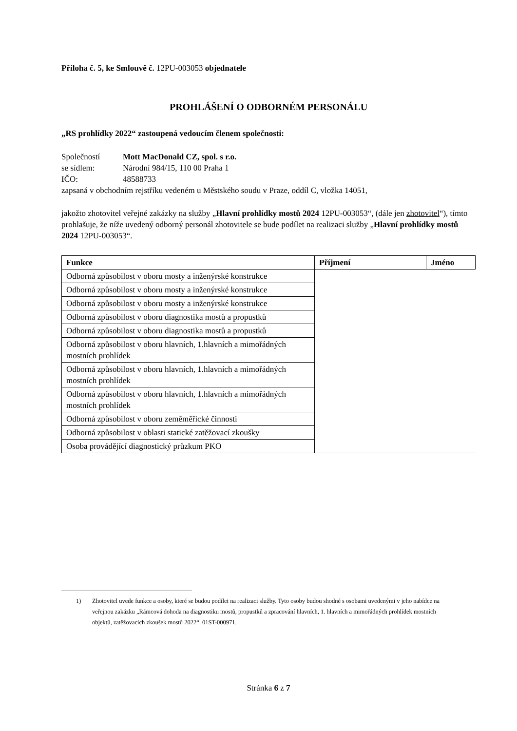Příloha č. 5, ke Smlouvě č. 12PU-003053 objednatele
PROHLÁŠENÍ O ODBORNÉM PERSONÁLU
„RS prohlídky 2022“ zastoupená vedoucím členem společnosti:
Společností Mott MacDonald CZ, spol. s r.o.
se sídlem: Národní 984/15, 110 00 Praha 1
IČO: 48588733
zapsaná v obchodním rejstříku vedeném u Městského soudu v Praze, oddíl C, vložka 14051,
jakožto zhotovitel veřejné zakázky na služby „Hlavní prohlídky mostů 2024 12PU-003053“, (dále jen zhotovitel“), tímto prohlašuje, že níže uvedený odborný personál zhotovitele se bude podílet na realizaci služby „Hlavní prohlídky mostů 2024 12PU-003053“.
| Funkce | Příjmení | Jméno |
| --- | --- | --- |
| Odborná způsobilost v oboru mosty a inženýrské konstrukce | | |
| Odborná způsobilost v oboru mosty a inženýrské konstrukce | | |
| Odborná způsobilost v oboru mosty a inženýrské konstrukce | | |
| Odborná způsobilost v oboru diagnostika mostů a propustků | | |
| Odborná způsobilost v oboru diagnostika mostů a propustků | | |
| Odborná způsobilost v oboru hlavních, 1.hlavních a mimořádných mostních prohlídek | | |
| Odborná způsobilost v oboru hlavních, 1.hlavních a mimořádných mostních prohlídek | | |
| Odborná způsobilost v oboru hlavních, 1.hlavních a mimořádných mostních prohlídek | | |
| Odborná způsobilost v oboru zeměměřické činnosti | | |
| Odborná způsobilost v oblasti statické zatěžovací zkoušky | | |
| Osoba provádějící diagnostický průzkum PKO | | |
1) Zhotovitel uvede funkce a osoby, které se budou podílet na realizaci služby. Tyto osoby budou shodné s osobami uvedenými v jeho nabídce na veřejnou zakázku „Rámcová dohoda na diagnostiku mostů, propustků a zpracování hlavních, 1. hlavních a mimořádných prohlídek mostních objektů, zatěžovacích zkoušek mostů 2022“, 01ST-000971.
Stránka 6 z 7